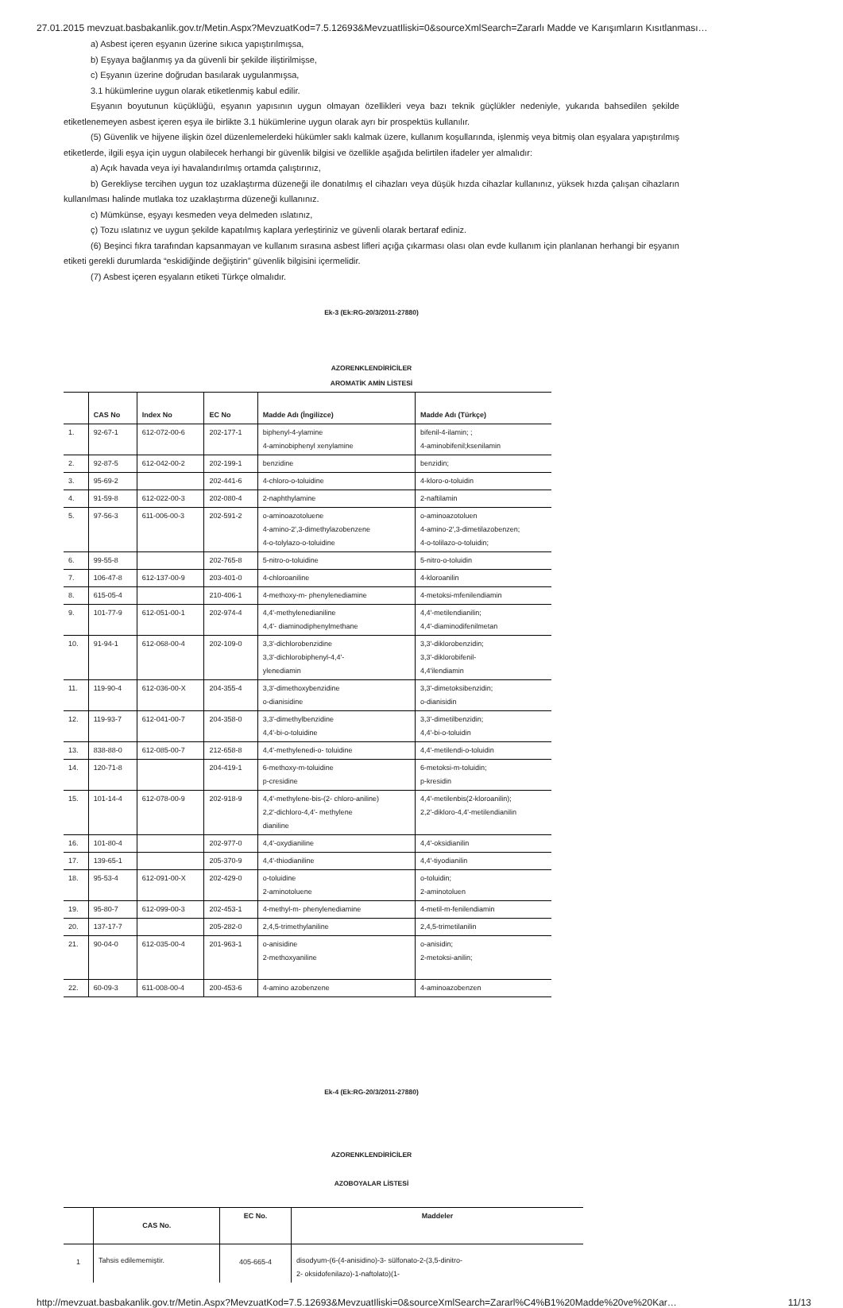27.01.2015 mevzuat.basbakanlik.gov.tr/Metin.Aspx?MevzuatKod=7.5.12693&MevzuatIliski=0&sourceXmlSearch=Zararlı Madde ve Karışımların Kısıtlanması…
a) Asbest içeren eşyanın üzerine sıkıca yapıştırılmışsa,
b) Eşyaya bağlanmış ya da güvenli bir şekilde iliştirilmişse,
c) Eşyanın üzerine doğrudan basılarak uygulanmışsa,
3.1 hükümlerine uygun olarak etiketlenmiş kabul edilir.
Eşyanın boyutunun küçüklüğü, eşyanın yapısının uygun olmayan özellikleri veya bazı teknik güçlükler nedeniyle, yukarıda bahsedilen şekilde etiketlenemeyen asbest içeren eşya ile birlikte 3.1 hükümlerine uygun olarak ayrı bir prospektüs kullanılır.
(5) Güvenlik ve hijyene ilişkin özel düzenlemelerdeki hükümler saklı kalmak üzere, kullanım koşullarında, işlenmiş veya bitmiş olan eşyalara yapıştırılmış etiketlerde, ilgili eşya için uygun olabilecek herhangi bir güvenlik bilgisi ve özellikle aşağıda belirtilen ifadeler yer almalıdır:
a) Açık havada veya iyi havalandırılmış ortamda çalıştırınız,
b) Gerekliyse tercihen uygun toz uzaklaştırma düzeneği ile donatılmış el cihazları veya düşük hızda cihazlar kullanınız, yüksek hızda çalışan cihazların kullanılması halinde mutlaka toz uzaklaştırma düzeneği kullanınız.
c) Mümkünse, eşyayı kesmeden veya delmeden ıslatınız,
ç) Tozu ıslatınız ve uygun şekilde kapatılmış kaplara yerleştiriniz ve güvenli olarak bertaraf ediniz.
(6) Beşinci fıkra tarafından kapsanmayan ve kullanım sırasına asbest lifleri açığa çıkarması olası olan evde kullanım için planlanan herhangi bir eşyanın etiketi gerekli durumlarda “eskidiğinde değiştirin” güvenlik bilgisini içermelidir.
(7) Asbest içeren eşyaların etiketi Türkçe olmalıdır.
Ek-3 (Ek:RG-20/3/2011-27880)
AZORENKLENDİRİCİLER
AROMATİK AMİN LİSTESİ
| | CAS No | Index No | EC No | Madde Adı (İngilizce) | Madde Adı (Türkçe) |
| --- | --- | --- | --- | --- | --- |
| 1. | 92-67-1 | 612-072-00-6 | 202-177-1 | biphenyl-4-ylamine 4-aminobiphenyl xenylamine | bifenil-4-ilamin; ; 4-aminobifenil;ksenilamin |
| 2. | 92-87-5 | 612-042-00-2 | 202-199-1 | benzidine | benzidin; |
| 3. | 95-69-2 | | 202-441-6 | 4-chloro-o-toluidine | 4-kloro-o-toluidin |
| 4. | 91-59-8 | 612-022-00-3 | 202-080-4 | 2-naphthylamine | 2-naftilamin |
| 5. | 97-56-3 | 611-006-00-3 | 202-591-2 | o-aminoazotoluene 4-amino-2',3-dimethylazobenzene 4-o-tolylazo-o-toluidine | o-aminoazotoluen 4-amino-2',3-dimetilazobenzen; 4-o-tolilazo-o-toluidin; |
| 6. | 99-55-8 | | 202-765-8 | 5-nitro-o-toluidine | 5-nitro-o-toluidin |
| 7. | 106-47-8 | 612-137-00-9 | 203-401-0 | 4-chloroaniline | 4-kloroanilin |
| 8. | 615-05-4 | | 210-406-1 | 4-methoxy-m- phenylenediamine | 4-metoksi-mfenilendiamin |
| 9. | 101-77-9 | 612-051-00-1 | 202-974-4 | 4,4'-methylenedianiline 4,4'- diaminodiphenylmethane | 4,4'-metilendianilin; 4,4'-diaminodifenilmetan |
| 10. | 91-94-1 | 612-068-00-4 | 202-109-0 | 3,3'-dichlorobenzidine 3,3'-dichlorobiphenyl-4,4'- ylenediamin | 3,3'-diklorobenzidin; 3,3'-diklorobifenil- 4,4'ilendiamin |
| 11. | 119-90-4 | 612-036-00-X | 204-355-4 | 3,3'-dimethoxybenzidine o-dianisidine | 3,3'-dimetoksibenzidin; o-dianisidin |
| 12. | 119-93-7 | 612-041-00-7 | 204-358-0 | 3,3'-dimethylbenzidine 4,4'-bi-o-toluidine | 3,3'-dimetilbenzidin; 4,4'-bi-o-toluidin |
| 13. | 838-88-0 | 612-085-00-7 | 212-658-8 | 4,4'-methylenedi-o- toluidine | 4,4'-metilendi-o-toluidin |
| 14. | 120-71-8 | | 204-419-1 | 6-methoxy-m-toluidine p-cresidine | 6-metoksi-m-toluidin; p-kresidin |
| 15. | 101-14-4 | 612-078-00-9 | 202-918-9 | 4,4'-methylene-bis-(2- chloro-aniline) 2,2'-dichloro-4,4'- methylene dianiline | 4,4'-metilenbis(2-kloroanilin); 2,2'-dikloro-4,4'-metilendianilin |
| 16. | 101-80-4 | | 202-977-0 | 4,4'-oxydianiline | 4,4'-oksidianilin |
| 17. | 139-65-1 | | 205-370-9 | 4,4'-thiodianiline | 4,4'-tiyodianilin |
| 18. | 95-53-4 | 612-091-00-X | 202-429-0 | o-toluidine 2-aminotoluene | o-toluidin; 2-aminotoluen |
| 19. | 95-80-7 | 612-099-00-3 | 202-453-1 | 4-methyl-m- phenylenediamine | 4-metil-m-fenilendiamin |
| 20. | 137-17-7 | | 205-282-0 | 2,4,5-trimethylaniline | 2,4,5-trimetilanilin |
| 21. | 90-04-0 | 612-035-00-4 | 201-963-1 | o-anisidine 2-methoxyaniline | o-anisidin; 2-metoksi-anilin; |
| 22. | 60-09-3 | 611-008-00-4 | 200-453-6 | 4-amino azobenzene | 4-aminoazobenzen |
Ek-4 (Ek:RG-20/3/2011-27880)
AZORENKLENDİRİCİLER
AZOBOYALAR LİSTESİ
| | CAS No. | EC No. | Maddeler |
| --- | --- | --- | --- |
| 1 | Tahsis edilememiştir. | 405-665-4 | disodyum-(6-(4-anisidino)-3- sülfonato-2-(3,5-dinitro- 2- oksidofenilazo)-1-naftolato)(1- |
http://mevzuat.basbakanlik.gov.tr/Metin.Aspx?MevzuatKod=7.5.12693&MevzuatIliski=0&sourceXmlSearch=Zararl%C4%B1%20Madde%20ve%20Kar… 11/13